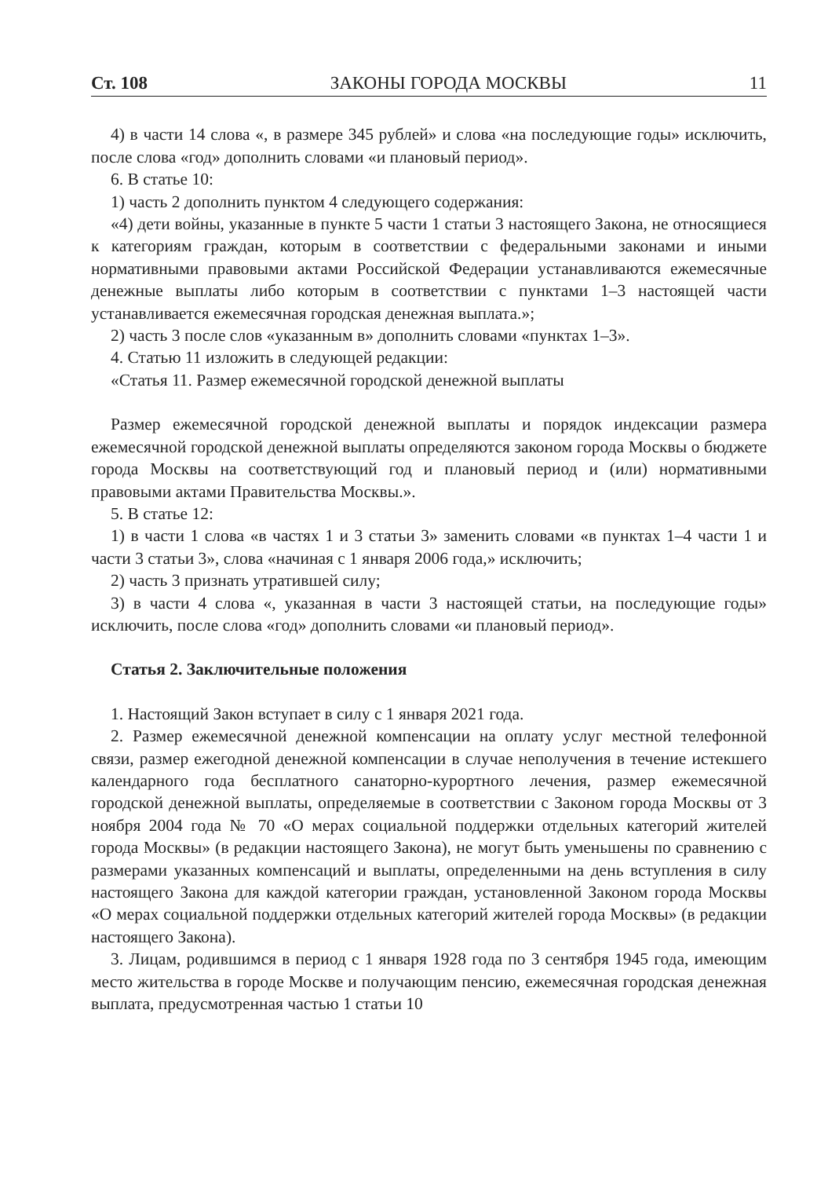Ст. 108 ЗАКОНЫ ГОРОДА МОСКВЫ 11
4) в части 14 слова «, в размере 345 рублей» и слова «на последующие годы» исключить, после слова «год» дополнить словами «и плановый период».
6. В статье 10:
1) часть 2 дополнить пунктом 4 следующего содержания:
«4) дети войны, указанные в пункте 5 части 1 статьи 3 настоящего Закона, не относящиеся к категориям граждан, которым в соответствии с федеральными законами и иными нормативными правовыми актами Российской Федерации устанавливаются ежемесячные денежные выплаты либо которым в соответствии с пунктами 1–3 настоящей части устанавливается ежемесячная городская денежная выплата.»;
2) часть 3 после слов «указанным в» дополнить словами «пунктах 1–3».
4. Статью 11 изложить в следующей редакции:
«Статья 11. Размер ежемесячной городской денежной выплаты
Размер ежемесячной городской денежной выплаты и порядок индексации размера ежемесячной городской денежной выплаты определяются законом города Москвы о бюджете города Москвы на соответствующий год и плановый период и (или) нормативными правовыми актами Правительства Москвы.».
5. В статье 12:
1) в части 1 слова «в частях 1 и 3 статьи 3» заменить словами «в пунктах 1–4 части 1 и части 3 статьи 3», слова «начиная с 1 января 2006 года,» исключить;
2) часть 3 признать утратившей силу;
3) в части 4 слова «, указанная в части 3 настоящей статьи, на последующие годы» исключить, после слова «год» дополнить словами «и плановый период».
Статья 2. Заключительные положения
1. Настоящий Закон вступает в силу с 1 января 2021 года.
2. Размер ежемесячной денежной компенсации на оплату услуг местной телефонной связи, размер ежегодной денежной компенсации в случае неполучения в течение истекшего календарного года бесплатного санаторно-курортного лечения, размер ежемесячной городской денежной выплаты, определяемые в соответствии с Законом города Москвы от 3 ноября 2004 года № 70 «О мерах социальной поддержки отдельных категорий жителей города Москвы» (в редакции настоящего Закона), не могут быть уменьшены по сравнению с размерами указанных компенсаций и выплаты, определенными на день вступления в силу настоящего Закона для каждой категории граждан, установленной Законом города Москвы «О мерах социальной поддержки отдельных категорий жителей города Москвы» (в редакции настоящего Закона).
3. Лицам, родившимся в период с 1 января 1928 года по 3 сентября 1945 года, имеющим место жительства в городе Москве и получающим пенсию, ежемесячная городская денежная выплата, предусмотренная частью 1 статьи 10